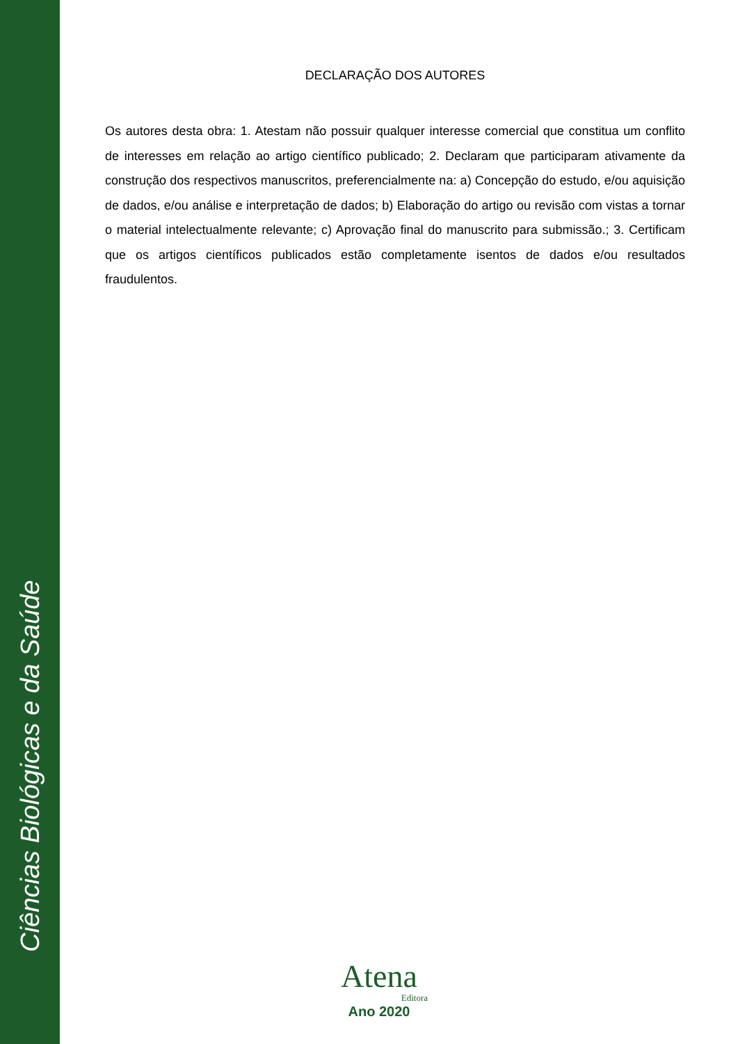Ciências Biológicas e da Saúde
DECLARAÇÃO DOS AUTORES
Os autores desta obra: 1. Atestam não possuir qualquer interesse comercial que constitua um conflito de interesses em relação ao artigo científico publicado; 2. Declaram que participaram ativamente da construção dos respectivos manuscritos, preferencialmente na: a) Concepção do estudo, e/ou aquisição de dados, e/ou análise e interpretação de dados; b) Elaboração do artigo ou revisão com vistas a tornar o material intelectualmente relevante; c) Aprovação final do manuscrito para submissão.; 3. Certificam que os artigos científicos publicados estão completamente isentos de dados e/ou resultados fraudulentos.
Atena
Editora
Ano 2020